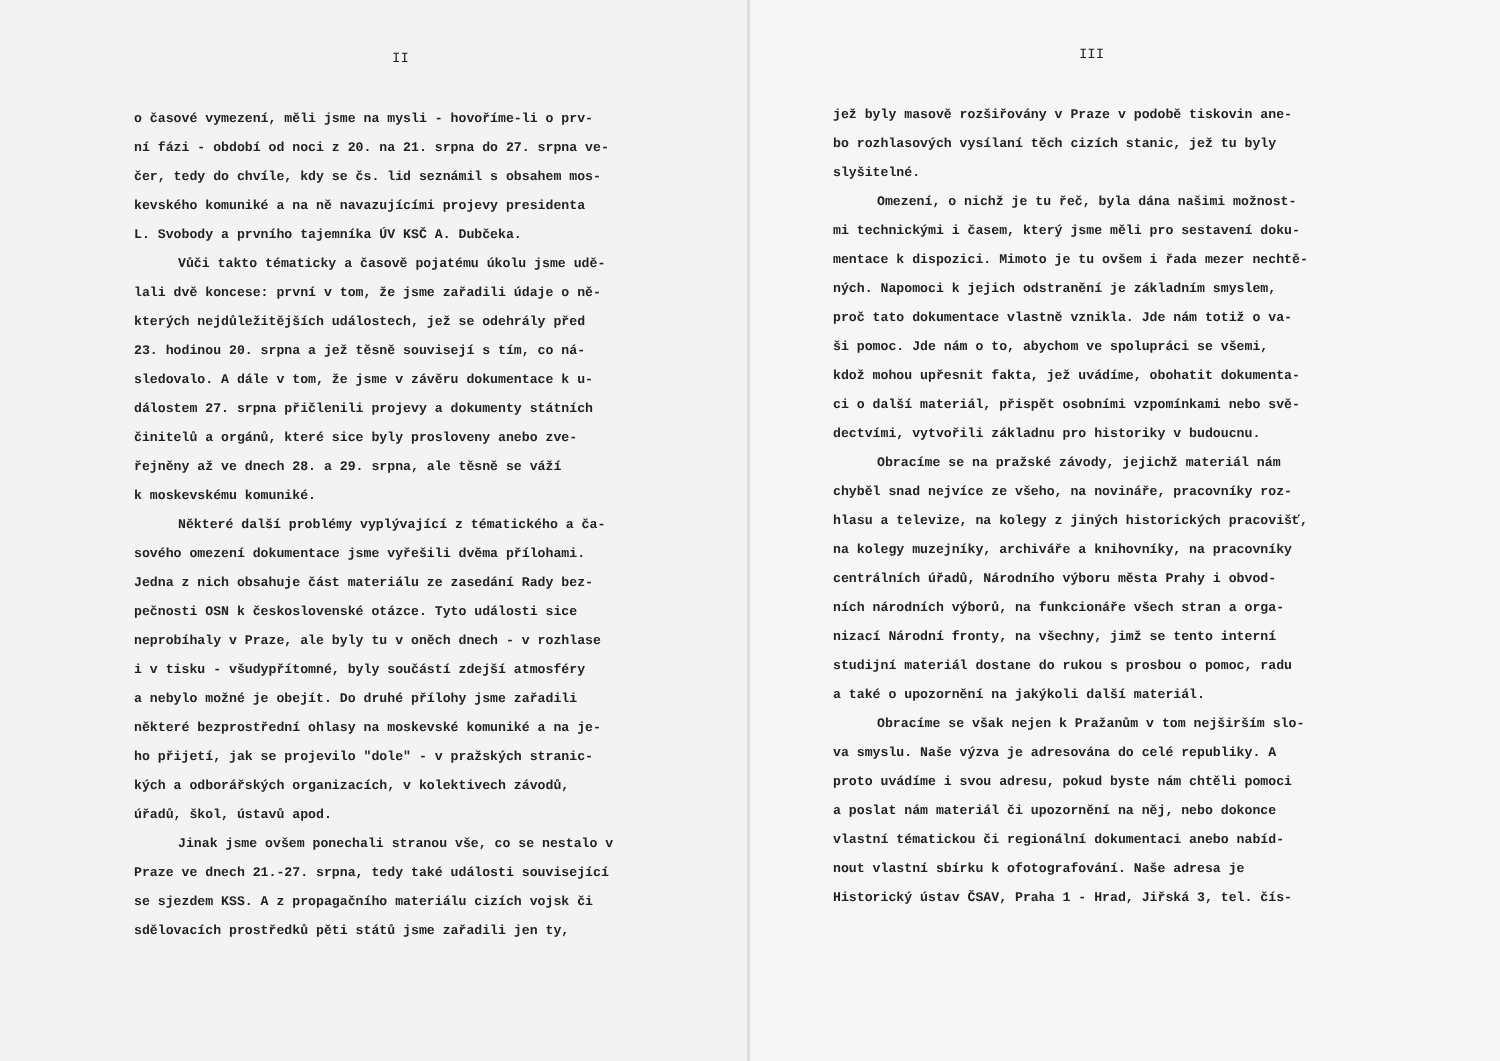II
o časové vymezení, měli jsme na mysli - hovoříme-li o prv-
ní fázi - období od noci z 20. na 21. srpna do 27. srpna ve-
čer, tedy do chvíle, kdy se čs. lid seznámil s obsahem mos-
kevského komuniké a na ně navazujícími projevy presidenta
L. Svobody a prvního tajemníka ÚV KSČ A. Dubčeka.
Vůči takto tématicky a časově pojatému úkolu jsme udě-
lali dvě koncese: první v tom, že jsme zařadili údaje o ně-
kterých nejdůležitějších událostech, jež se odehrály před
23. hodinou 20. srpna a jež těsně souvisejí s tím, co ná-
sledovalo. A dále v tom, že jsme v závěru dokumentace k u-
dálostem 27. srpna přičlenili projevy a dokumenty státních
činitelů a orgánů, které sice byly prosloveny anebo zve-
řejněny až ve dnech 28. a 29. srpna, ale těsně se váží
k moskevskému komuniké.
Některé další problémy vyplývající z tématického a ča-
sového omezení dokumentace jsme vyřešili dvěma přílohami.
Jedna z nich obsahuje část materiálu ze zasedání Rady bez-
pečnosti OSN k československé otázce. Tyto události sice
neprobíhaly v Praze, ale byly tu v oněch dnech - v rozhlase
i v tisku - všudypřítomné, byly součástí zdejší atmosféry
a nebylo možné je obejít. Do druhé přílohy jsme zařadili
některé bezprostřední ohlasy na moskevské komuniké a na je-
ho přijetí, jak se projevilo "dole" - v pražských stranic-
kých a odborářských organizacích, v kolektivech závodů,
úřadů, škol, ústavů apod.
Jinak jsme ovšem ponechali stranou vše, co se nestalo v
Praze ve dnech 21.-27. srpna, tedy také události související
se sjezdem KSS. A z propagačního materiálu cizích vojsk či
sdělovacích prostředků pěti států jsme zařadili jen ty,
III
jež byly masově rozšiřovány v Praze v podobě tiskovin ane-
bo rozhlasových vysílaní těch cizích stanic, jež tu byly
slyšitelné.
Omezení, o nichž je tu řeč, byla dána našimi možnost-
mi technickými i časem, který jsme měli pro sestavení doku-
mentace k dispozici. Mimoto je tu ovšem i řada mezer nechtě-
ných. Napomoci k jejich odstranění je základním smyslem,
proč tato dokumentace vlastně vznikla. Jde nám totiž o va-
ši pomoc. Jde nám o to, abychom ve spolupráci se všemi,
kdož mohou upřesnit fakta, jež uvádíme, obohatit dokumenta-
ci o další materiál, přispět osobními vzpomínkami nebo svě-
dectvími, vytvořili základnu pro historiky v budoucnu.
Obracíme se na pražské závody, jejichž materiál nám
chyběl snad nejvíce ze všeho, na novináře, pracovníky roz-
hlasu a televize, na kolegy z jiných historických pracovišť,
na kolegy muzejníky, archiváře a knihovníky, na pracovníky
centrálních úřadů, Národního výboru města Prahy i obvod-
ních národních výborů, na funkcionáře všech stran a orga-
nizací Národní fronty, na všechny, jimž se tento interní
studijní materiál dostane do rukou s prosbou o pomoc, radu
a také o upozornění na jakýkoli další materiál.
Obracíme se však nejen k Pražanům v tom nejširším slo-
va smyslu. Naše výzva je adresována do celé republiky. A
proto uvádíme i svou adresu, pokud byste nám chtěli pomoci
a poslat nám materiál či upozornění na něj, nebo dokonce
vlastní tématickou či regionální dokumentaci anebo nabíd-
nout vlastní sbírku k ofotografování. Naše adresa je
Historický ústav ČSAV, Praha 1 - Hrad, Jiřská 3, tel. čís-